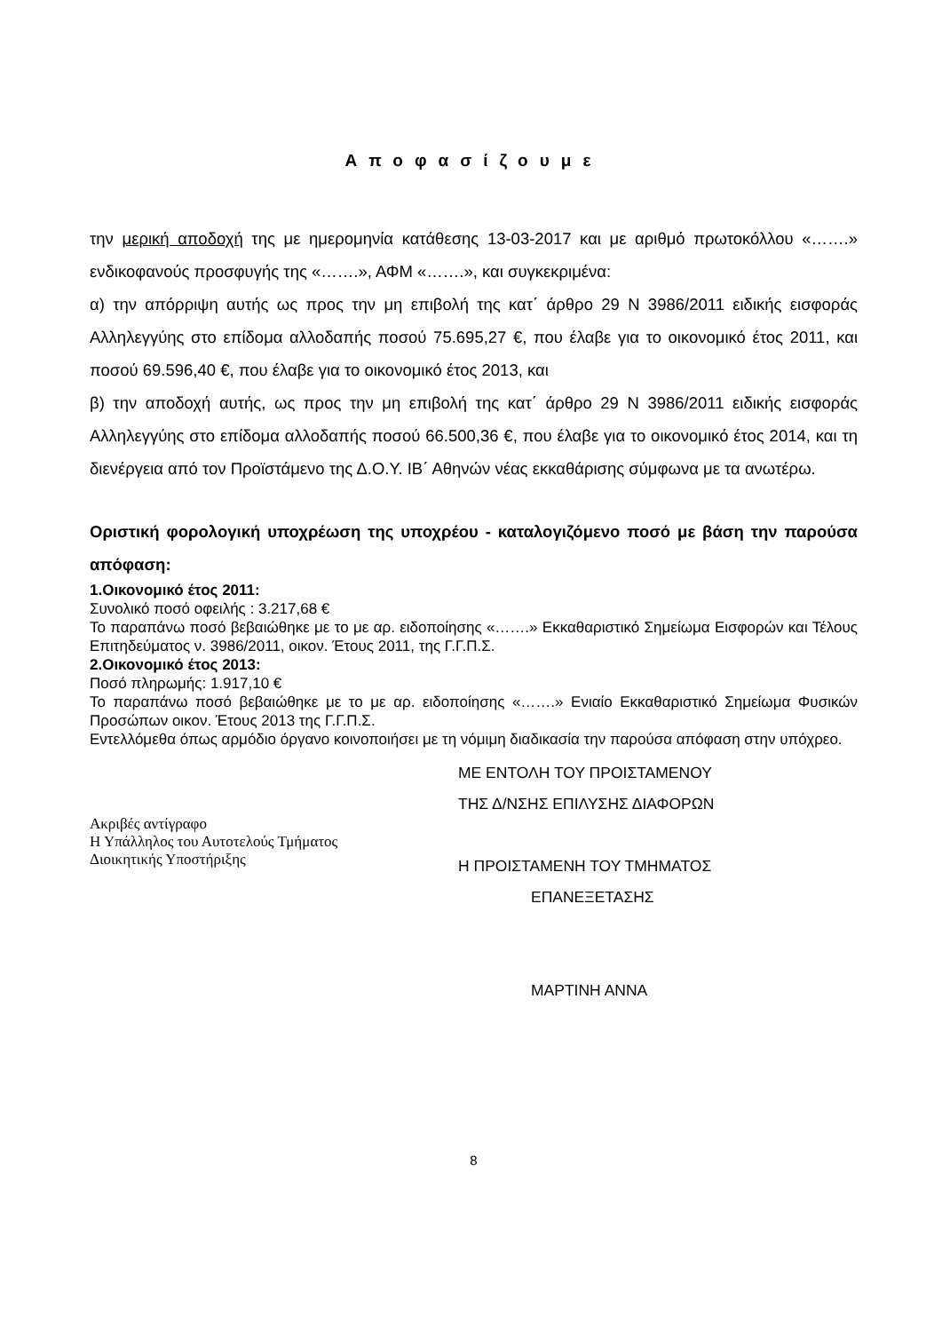Αποφασίζουμε
την μερική αποδοχή της με ημερομηνία κατάθεσης 13-03-2017 και με αριθμό πρωτοκόλλου «…….» ενδικοφανούς προσφυγής της «…….», ΑΦΜ «…….», και συγκεκριμένα:
α) την απόρριψη αυτής ως προς την μη επιβολή της κατ΄ άρθρο 29 Ν 3986/2011 ειδικής εισφοράς Αλληλεγγύης στο επίδομα αλλοδαπής ποσού 75.695,27 €, που έλαβε για το οικονομικό έτος 2011, και ποσού 69.596,40 €, που έλαβε για το οικονομικό έτος 2013, και
β) την αποδοχή αυτής, ως προς την μη επιβολή της κατ΄ άρθρο 29 Ν 3986/2011 ειδικής εισφοράς Αλληλεγγύης στο επίδομα αλλοδαπής ποσού 66.500,36 €, που έλαβε για το οικονομικό έτος 2014, και τη διενέργεια από τον Προϊστάμενο της Δ.Ο.Υ. ΙΒ΄ Αθηνών νέας εκκαθάρισης σύμφωνα με τα ανωτέρω.
Οριστική φορολογική υποχρέωση της υποχρέου - καταλογιζόμενο ποσό με βάση την παρούσα απόφαση:
1.Οικονομικό έτος 2011:
Συνολικό ποσό οφειλής : 3.217,68 €
Το παραπάνω ποσό βεβαιώθηκε με το με αρ. ειδοποίησης «…….» Εκκαθαριστικό Σημείωμα Εισφορών και Τέλους Επιτηδεύματος ν. 3986/2011, οικον. Έτους 2011, της Γ.Γ.Π.Σ.
2.Οικονομικό έτος 2013:
Ποσό πληρωμής: 1.917,10 €
Το παραπάνω ποσό βεβαιώθηκε με το με αρ. ειδοποίησης «…….» Ενιαίο Εκκαθαριστικό Σημείωμα Φυσικών Προσώπων οικον. Έτους 2013 της Γ.Γ.Π.Σ.
Εντελλόμεθα όπως αρμόδιο όργανο κοινοποιήσει με τη νόμιμη διαδικασία την παρούσα απόφαση στην υπόχρεο.
Ακριβές αντίγραφο
Η Υπάλληλος του Αυτοτελούς Τμήματος
Διοικητικής Υποστήριξης
ΜΕ ΕΝΤΟΛΗ ΤΟΥ ΠΡΟΙΣΤΑΜΕΝΟΥ
ΤΗΣ Δ/ΝΣΗΣ ΕΠΙΛΥΣΗΣ ΔΙΑΦΟΡΩΝ
Η ΠΡΟΙΣΤΑΜΕΝΗ ΤΟΥ ΤΜΗΜΑΤΟΣ
ΕΠΑΝΕΞΕΤΑΣΗΣ
ΜΑΡΤΙΝΗ ΑΝΝΑ
8